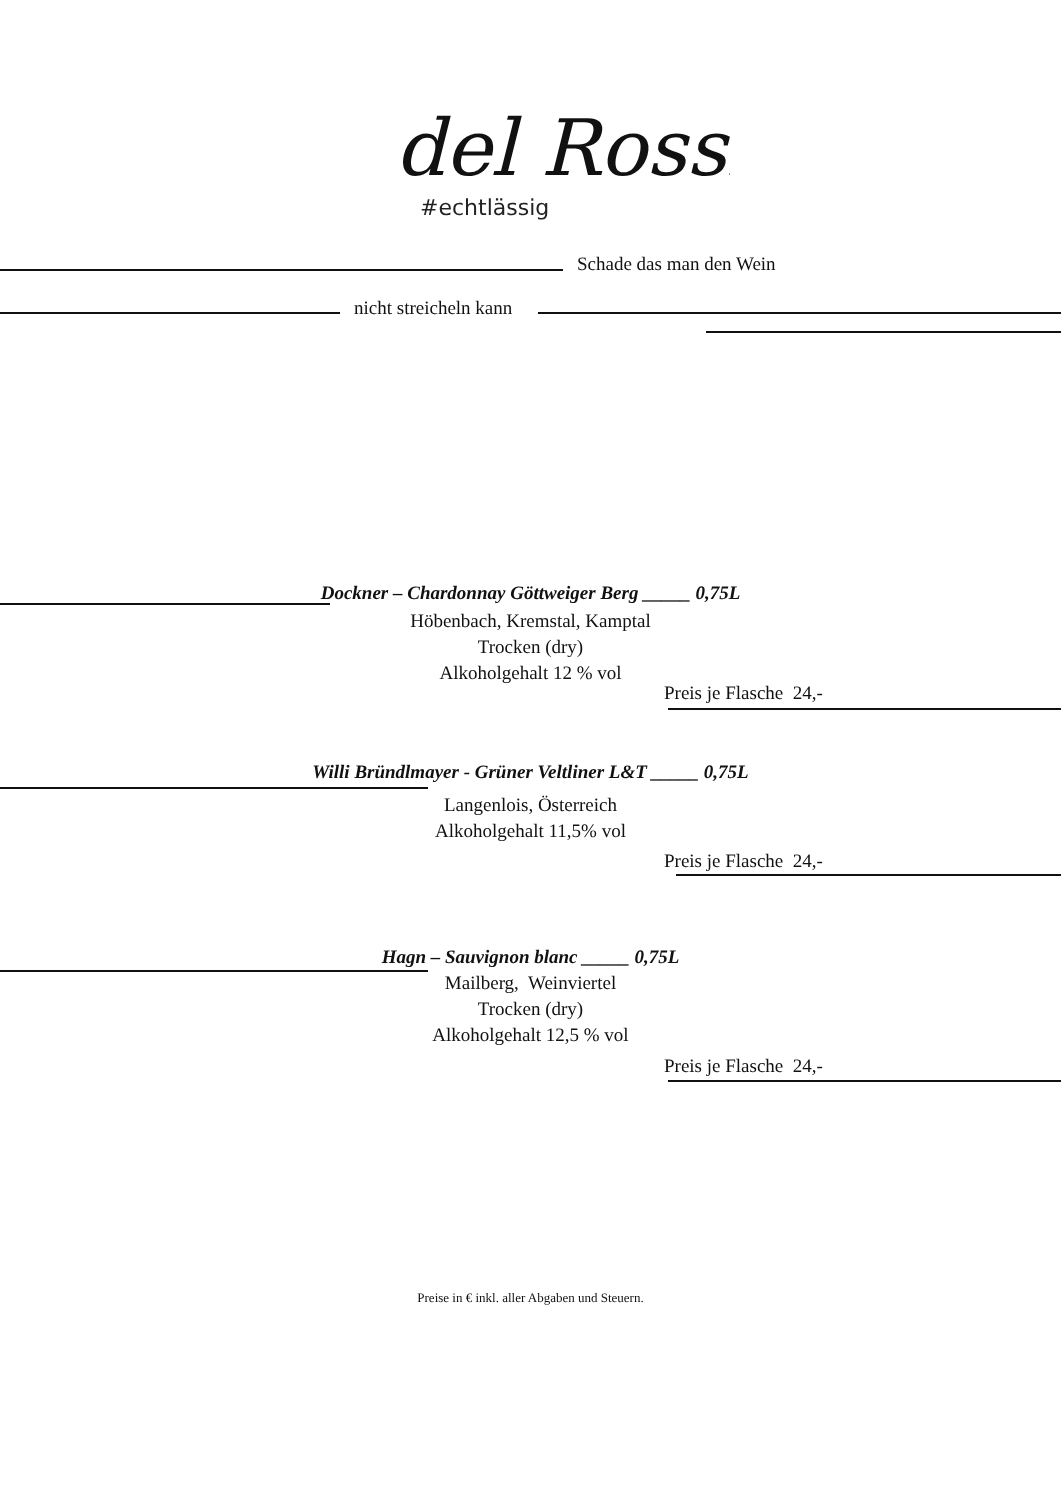del Rossi
#echtlässig
Schade das man den Wein
nicht streicheln kann
Dockner – Chardonnay Göttweiger Berg _____ 0,75L
Höbenbach, Kremstal, Kamptal
Trocken (dry)
Alkoholgehalt 12 % vol
Preis je Flasche 24,-
Willi Bründlmayer - Grüner Veltliner L&T _____ 0,75L
Langenlois, Österreich
Alkoholgehalt 11,5% vol
Preis je Flasche 24,-
Hagn – Sauvignon blanc _____ 0,75L
Mailberg, Weinviertel
Trocken (dry)
Alkoholgehalt 12,5 % vol
Preis je Flasche 24,-
Preise in € inkl. aller Abgaben und Steuern.